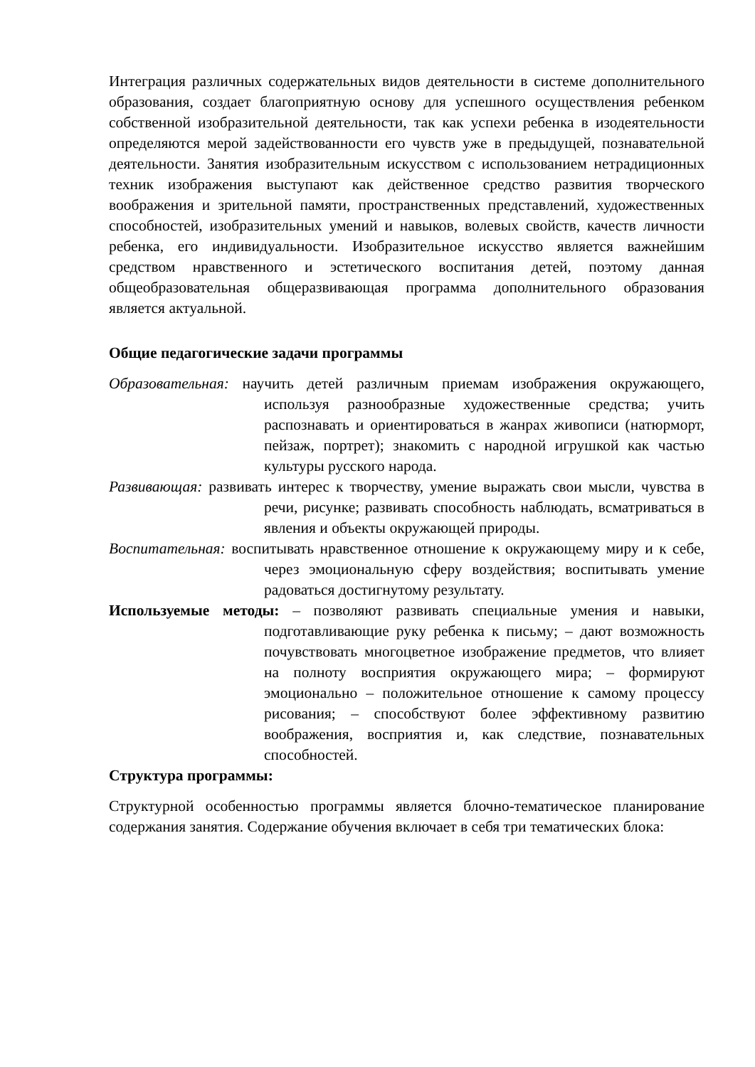Интеграция различных содержательных видов деятельности в системе дополнительного образования, создает благоприятную основу для успешного осуществления ребенком собственной изобразительной деятельности, так как успехи ребенка в изодеятельности определяются мерой задействованности его чувств уже в предыдущей, познавательной деятельности. Занятия изобразительным искусством с использованием нетрадиционных техник изображения выступают как действенное средство развития творческого воображения и зрительной памяти, пространственных представлений, художественных способностей, изобразительных умений и навыков, волевых свойств, качеств личности ребенка, его индивидуальности. Изобразительное искусство является важнейшим средством нравственного и эстетического воспитания детей, поэтому данная общеобразовательная общеразвивающая программа дополнительного образования является актуальной.
Общие педагогические задачи программы
Образовательная: научить детей различным приемам изображения окружающего, используя разнообразные художественные средства; учить распознавать и ориентироваться в жанрах живописи (натюрморт, пейзаж, портрет); знакомить с народной игрушкой как частью культуры русского народа.
Развивающая: развивать интерес к творчеству, умение выражать свои мысли, чувства в речи, рисунке; развивать способность наблюдать, всматриваться в явления и объекты окружающей природы.
Воспитательная: воспитывать нравственное отношение к окружающему миру и к себе, через эмоциональную сферу воздействия; воспитывать умение радоваться достигнутому результату.
Используемые методы: – позволяют развивать специальные умения и навыки, подготавливающие руку ребенка к письму; – дают возможность почувствовать многоцветное изображение предметов, что влияет на полноту восприятия окружающего мира; – формируют эмоционально – положительное отношение к самому процессу рисования; – способствуют более эффективному развитию воображения, восприятия и, как следствие, познавательных способностей.
Структура программы:
Структурной особенностью программы является блочно-тематическое планирование содержания занятия. Содержание обучения включает в себя три тематических блока: